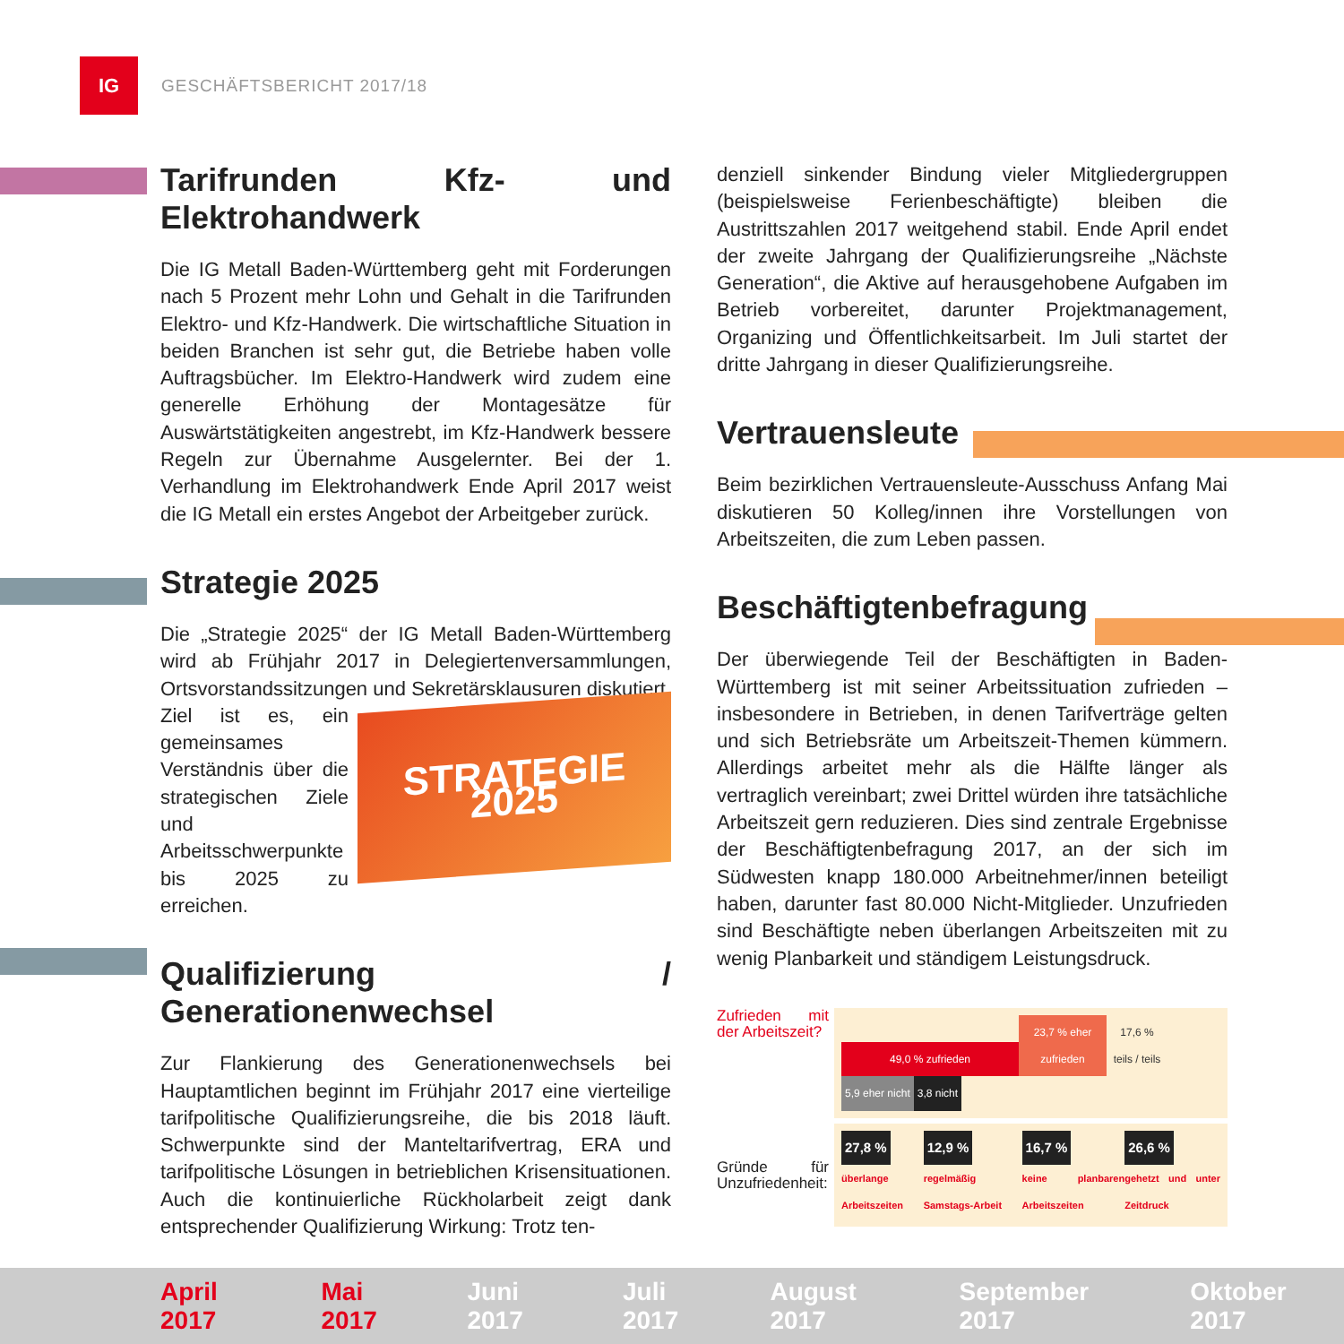IG
GESCHÄFTSBERICHT 2017/18
Tarifrunden Kfz- und Elektrohandwerk
Die IG Metall Baden-Württemberg geht mit Forderungen nach 5 Prozent mehr Lohn und Gehalt in die Tarifrunden Elektro- und Kfz-Handwerk. Die wirtschaftliche Situation in beiden Branchen ist sehr gut, die Betriebe haben volle Auftragsbücher. Im Elektro-Handwerk wird zudem eine generelle Erhöhung der Montagesätze für Auswärtstätigkeiten angestrebt, im Kfz-Handwerk bessere Regeln zur Übernahme Ausgelernter. Bei der 1. Verhandlung im Elektrohandwerk Ende April 2017 weist die IG Metall ein erstes Angebot der Arbeitgeber zurück.
Strategie 2025
Die „Strategie 2025“ der IG Metall Baden-Württemberg wird ab Frühjahr 2017 in Delegiertenversammlungen, Ortsvorstandssitzungen und Sekretärsklausuren diskutiert.
STRATEGIE
2025
Ziel ist es, ein gemeinsames Verständnis über die strategischen Ziele und Arbeitsschwerpunkte bis 2025 zu erreichen.
Qualifizierung / Generationenwechsel
Zur Flankierung des Generationenwechsels bei Hauptamtlichen beginnt im Frühjahr 2017 eine vierteilige tarifpolitische Qualifizierungsreihe, die bis 2018 läuft. Schwerpunkte sind der Manteltarifvertrag, ERA und tarifpolitische Lösungen in betrieblichen Krisensituationen. Auch die kontinuierliche Rückholarbeit zeigt dank entsprechender Qualifizierung Wirkung: Trotz ten-
denziell sinkender Bindung vieler Mitgliedergruppen (beispielsweise Ferienbeschäftigte) bleiben die Austrittszahlen 2017 weitgehend stabil. Ende April endet der zweite Jahrgang der Qualifizierungsreihe „Nächste Generation“, die Aktive auf herausgehobene Aufgaben im Betrieb vorbereitet, darunter Projektmanagement, Organizing und Öffentlichkeitsarbeit. Im Juli startet der dritte Jahrgang in dieser Qualifizierungsreihe.
Vertrauensleute
Beim bezirklichen Vertrauensleute-Ausschuss Anfang Mai diskutieren 50 Kolleg/innen ihre Vorstellungen von Arbeitszeiten, die zum Leben passen.
Beschäftigtenbefragung
Der überwiegende Teil der Beschäftigten in Baden-Württemberg ist mit seiner Arbeitssituation zufrieden – insbesondere in Betrieben, in denen Tarifverträge gelten und sich Betriebsräte um Arbeitszeit-Themen kümmern. Allerdings arbeitet mehr als die Hälfte länger als vertraglich vereinbart; zwei Drittel würden ihre tatsächliche Arbeitszeit gern reduzieren. Dies sind zentrale Ergebnisse der Beschäftigtenbefragung 2017, an der sich im Südwesten knapp 180.000 Arbeitnehmer/innen beteiligt haben, darunter fast 80.000 Nicht-Mitglieder. Unzufrieden sind Beschäftigte neben überlangen Arbeitszeiten mit zu wenig Planbarkeit und ständigem Leistungsdruck.
Zufrieden mit der Arbeitszeit?
49,0 % zufrieden 23,7 % eher zufrieden 17,6 % teils / teils 5,9 eher nicht 3,8 nicht
Gründe für Unzufriedenheit:
27,8 %
überlange Arbeitszeiten
12,9 %
regelmäßig Samstags-Arbeit
16,7 %
keine planbaren Arbeitszeiten
26,6 %
gehetzt und unter Zeitdruck
April 2017 Mai 2017 Juni 2017 Juli 2017 August 2017 September 2017 Oktober 2017